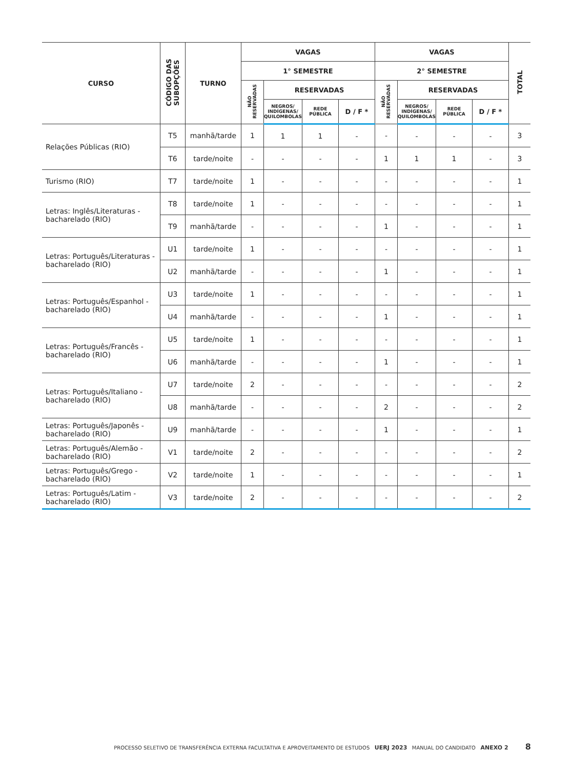| CURSO | CÓDIGO DAS SUBOPÇÕES | TURNO | VAGAS | | | | VAGAS | | | | TOTAL |
| --- | --- | --- | --- | --- | --- | --- | --- | --- | --- | --- | --- |
| | | | 1° SEMESTRE | | | | 2° SEMESTRE | | | | |
| | | | NÃO RESERVADAS | RESERVADAS | | | NÃO RESERVADAS | RESERVADAS | | | |
| | | | | NEGROS/ INDÍGENAS/ QUILOMBOLAS | REDE PÚBLICA | D / F * | | NEGROS/ INDÍGENAS/ QUILOMBOLAS | REDE PÚBLICA | D / F * | |
| Relações Públicas (RIO) | T5 | manhã/tarde | 1 | 1 | 1 | - | - | - | - | - | 3 |
| | T6 | tarde/noite | - | - | - | - | 1 | 1 | 1 | - | 3 |
| Turismo (RIO) | T7 | tarde/noite | 1 | - | - | - | - | - | - | - | 1 |
| Letras: Inglês/Literaturas - bacharelado (RIO) | T8 | tarde/noite | 1 | - | - | - | - | - | - | - | 1 |
| | T9 | manhã/tarde | - | - | - | - | 1 | - | - | - | 1 |
| Letras: Português/Literaturas - bacharelado (RIO) | U1 | tarde/noite | 1 | - | - | - | - | - | - | - | 1 |
| | U2 | manhã/tarde | - | - | - | - | 1 | - | - | - | 1 |
| Letras: Português/Espanhol - bacharelado (RIO) | U3 | tarde/noite | 1 | - | - | - | - | - | - | - | 1 |
| | U4 | manhã/tarde | - | - | - | - | 1 | - | - | - | 1 |
| Letras: Português/Francês - bacharelado (RIO) | U5 | tarde/noite | 1 | - | - | - | - | - | - | - | 1 |
| | U6 | manhã/tarde | - | - | - | - | 1 | - | - | - | 1 |
| Letras: Português/Italiano - bacharelado (RIO) | U7 | tarde/noite | 2 | - | - | - | - | - | - | - | 2 |
| | U8 | manhã/tarde | - | - | - | - | 2 | - | - | - | 2 |
| Letras: Português/Japonês - bacharelado (RIO) | U9 | manhã/tarde | - | - | - | - | 1 | - | - | - | 1 |
| Letras: Português/Alemão - bacharelado (RIO) | V1 | tarde/noite | 2 | - | - | - | - | - | - | - | 2 |
| Letras: Português/Grego - bacharelado (RIO) | V2 | tarde/noite | 1 | - | - | - | - | - | - | - | 1 |
| Letras: Português/Latim - bacharelado (RIO) | V3 | tarde/noite | 2 | - | - | - | - | - | - | - | 2 |
PROCESSO SELETIVO DE TRANSFERÊNCIA EXTERNA FACULTATIVA E APROVEITAMENTO DE ESTUDOS UERJ 2023 MANUAL DO CANDIDATO ANEXO 2 8